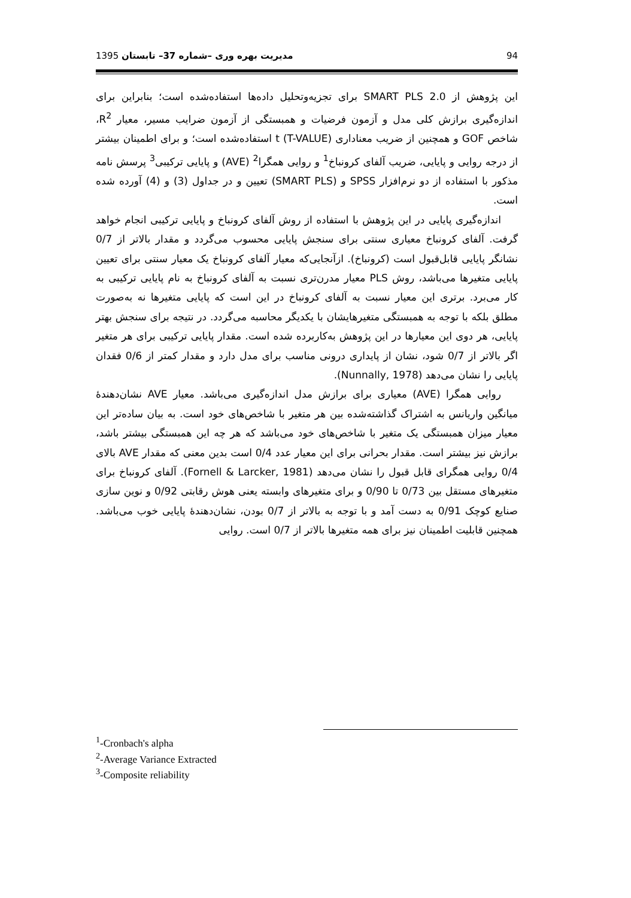94 مدیریت بهره وری –شماره 37– تابستان 1395
این پژوهش از SMART PLS 2.0 برای تجزیه‌وتحلیل داده‌ها استفاده‌شده است؛ بنابراین برای اندازه‌گیری برازش کلی مدل و آزمون فرضیات و همبستگی از آزمون ضرایب مسیر، معیار R<sup>2</sup>، شاخص GOF و همچنین از ضریب معناداری t (T-VALUE) استفاده‌شده است؛ و برای اطمینان بیشتر از درجه روایی و پایایی، ضریب آلفای کرونباخ<sup>1</sup> و روایی همگرا<sup>2</sup> (AVE) و پایایی ترکیبی<sup>3</sup> پرسش نامه مذکور با استفاده از دو نرم‌افزار SPSS و (SMART PLS) تعیین و در جداول (3) و (4) آورده شده است.
اندازه‌گیری پایایی در این پژوهش با استفاده از روش آلفای کرونباخ و پایایی ترکیبی انجام خواهد گرفت. آلفای کرونباخ معیاری سنتی برای سنجش پایایی محسوب می‌گردد و مقدار بالاتر از 0/7 نشانگر پایایی قابل‌قبول است (کرونباخ). ازآنجایی‌که معیار آلفای کرونباخ یک معیار سنتی برای تعیین پایایی متغیرها می‌باشد، روش PLS معیار مدرن‌تری نسبت به آلفای کرونباخ به نام پایایی ترکیبی به کار می‌برد. برتری این معیار نسبت به آلفای کرونباخ در این است که پایایی متغیرها نه به‌صورت مطلق بلکه با توجه به همبستگی متغیرهایشان با یکدیگر محاسبه می‌گردد. در نتیجه برای سنجش بهتر پایایی، هر دوی این معیارها در این پژوهش به‌کاربرده شده است. مقدار پایایی ترکیبی برای هر متغیر اگر بالاتر از 0/7 شود، نشان از پایداری درونی مناسب برای مدل دارد و مقدار کمتر از 0/6 فقدان پایایی را نشان می‌دهد (Nunnally, 1978).
روایی همگرا (AVE) معیاری برای برازش مدل اندازه‌گیری می‌باشد. معیار AVE نشان‌دهندهٔ میانگین واریانس به اشتراک گذاشته‌شده بین هر متغیر با شاخص‌های خود است. به بیان ساده‌تر این معیار میزان همبستگی یک متغیر با شاخص‌های خود می‌باشد که هر چه این همبستگی بیشتر باشد، برازش نیز بیشتر است. مقدار بحرانی برای این معیار عدد 0/4 است بدین معنی که مقدار AVE بالای 0/4 روایی همگرای قابل قبول را نشان می‌دهد (Fornell & Larcker, 1981). آلفای کرونباخ برای متغیرهای مستقل بین 0/73 تا 0/90 و برای متغیرهای وابسته یعنی هوش رقابتی 0/92 و نوین سازی صنایع کوچک 0/91 به دست آمد و با توجه به بالاتر از 0/7 بودن، نشان‌دهندهٔ پایایی خوب می‌باشد. همچنین قابلیت اطمینان نیز برای همه متغیرها بالاتر از 0/7 است. روایی
<sup>1</sup>-Cronbach's alpha
<sup>2</sup>-Average Variance Extracted
<sup>3</sup>-Composite reliability